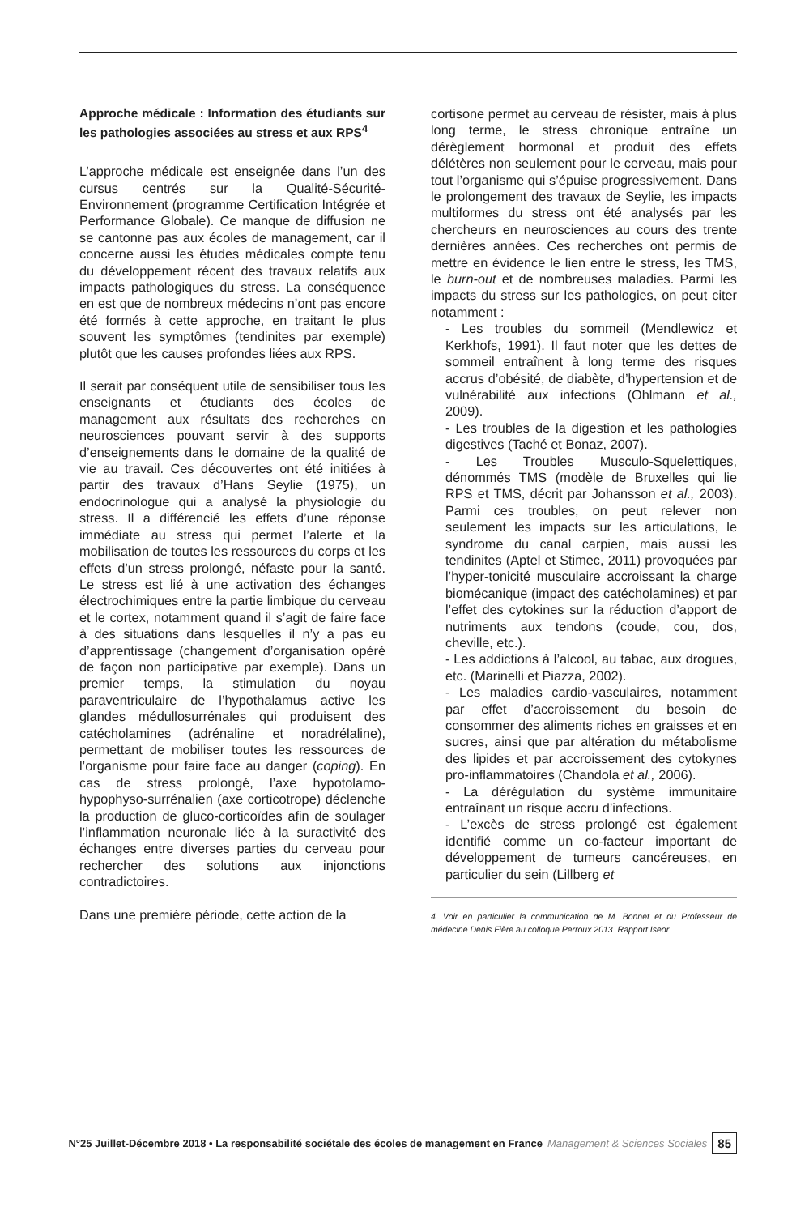Approche médicale : Information des étudiants sur les pathologies associées au stress et aux RPS<sup>4</sup>
L’approche médicale est enseignée dans l’un des cursus centrés sur la Qualité-Sécurité-Environnement (programme Certification Intégrée et Performance Globale). Ce manque de diffusion ne se cantonne pas aux écoles de management, car il concerne aussi les études médicales compte tenu du développement récent des travaux relatifs aux impacts pathologiques du stress. La conséquence en est que de nombreux médecins n’ont pas encore été formés à cette approche, en traitant le plus souvent les symptômes (tendinites par exemple) plutôt que les causes profondes liées aux RPS.
Il serait par conséquent utile de sensibiliser tous les enseignants et étudiants des écoles de management aux résultats des recherches en neurosciences pouvant servir à des supports d’enseignements dans le domaine de la qualité de vie au travail. Ces découvertes ont été initiées à partir des travaux d’Hans Seylie (1975), un endocrinologue qui a analysé la physiologie du stress. Il a différencié les effets d’une réponse immédiate au stress qui permet l’alerte et la mobilisation de toutes les ressources du corps et les effets d’un stress prolongé, néfaste pour la santé. Le stress est lié à une activation des échanges électrochimiques entre la partie limbique du cerveau et le cortex, notamment quand il s’agit de faire face à des situations dans lesquelles il n’y a pas eu d’apprentissage (changement d’organisation opéré de façon non participative par exemple). Dans un premier temps, la stimulation du noyau paraventriculaire de l’hypothalamus active les glandes médullosurrénales qui produisent des catécholamines (adrénaline et noradrélaline), permettant de mobiliser toutes les ressources de l’organisme pour faire face au danger (coping). En cas de stress prolongé, l’axe hypotolamo-hypophyso-surrénalien (axe corticotrope) déclenche la production de gluco-corticoïdes afin de soulager l’inflammation neuronale liée à la suractivité des échanges entre diverses parties du cerveau pour rechercher des solutions aux injonctions contradictoires.
Dans une première période, cette action de la
cortisone permet au cerveau de résister, mais à plus long terme, le stress chronique entraîne un dérèglement hormonal et produit des effets délétères non seulement pour le cerveau, mais pour tout l’organisme qui s’épuise progressivement. Dans le prolongement des travaux de Seylie, les impacts multiformes du stress ont été analysés par les chercheurs en neurosciences au cours des trente dernières années. Ces recherches ont permis de mettre en évidence le lien entre le stress, les TMS, le burn-out et de nombreuses maladies. Parmi les impacts du stress sur les pathologies, on peut citer notamment :
- Les troubles du sommeil (Mendlewicz et Kerkhofs, 1991). Il faut noter que les dettes de sommeil entraînent à long terme des risques accrus d’obésité, de diabète, d’hypertension et de vulnérabilité aux infections (Ohlmann et al., 2009).
- Les troubles de la digestion et les pathologies digestives (Taché et Bonaz, 2007).
- Les Troubles Musculo-Squelettiques, dénommés TMS (modèle de Bruxelles qui lie RPS et TMS, décrit par Johansson et al., 2003). Parmi ces troubles, on peut relever non seulement les impacts sur les articulations, le syndrome du canal carpien, mais aussi les tendinites (Aptel et Stimec, 2011) provoquées par l’hyper-tonicité musculaire accroissant la charge biomécanique (impact des catécholamines) et par l’effet des cytokines sur la réduction d’apport de nutriments aux tendons (coude, cou, dos, cheville, etc.).
- Les addictions à l’alcool, au tabac, aux drogues, etc. (Marinelli et Piazza, 2002).
- Les maladies cardio-vasculaires, notamment par effet d’accroissement du besoin de consommer des aliments riches en graisses et en sucres, ainsi que par altération du métabolisme des lipides et par accroissement des cytokynes pro-inflammatoires (Chandola et al., 2006).
- La dérégulation du système immunitaire entraînant un risque accru d’infections.
- L’excès de stress prolongé est également identifié comme un co-facteur important de développement de tumeurs cancéreuses, en particulier du sein (Lillberg et
4. Voir en particulier la communication de M. Bonnet et du Professeur de médecine Denis Fière au colloque Perroux 2013. Rapport Iseor
N°25 Juillet-Décembre 2018 • La responsabilité sociétale des écoles de management en France Management & Sciences Sociales 85